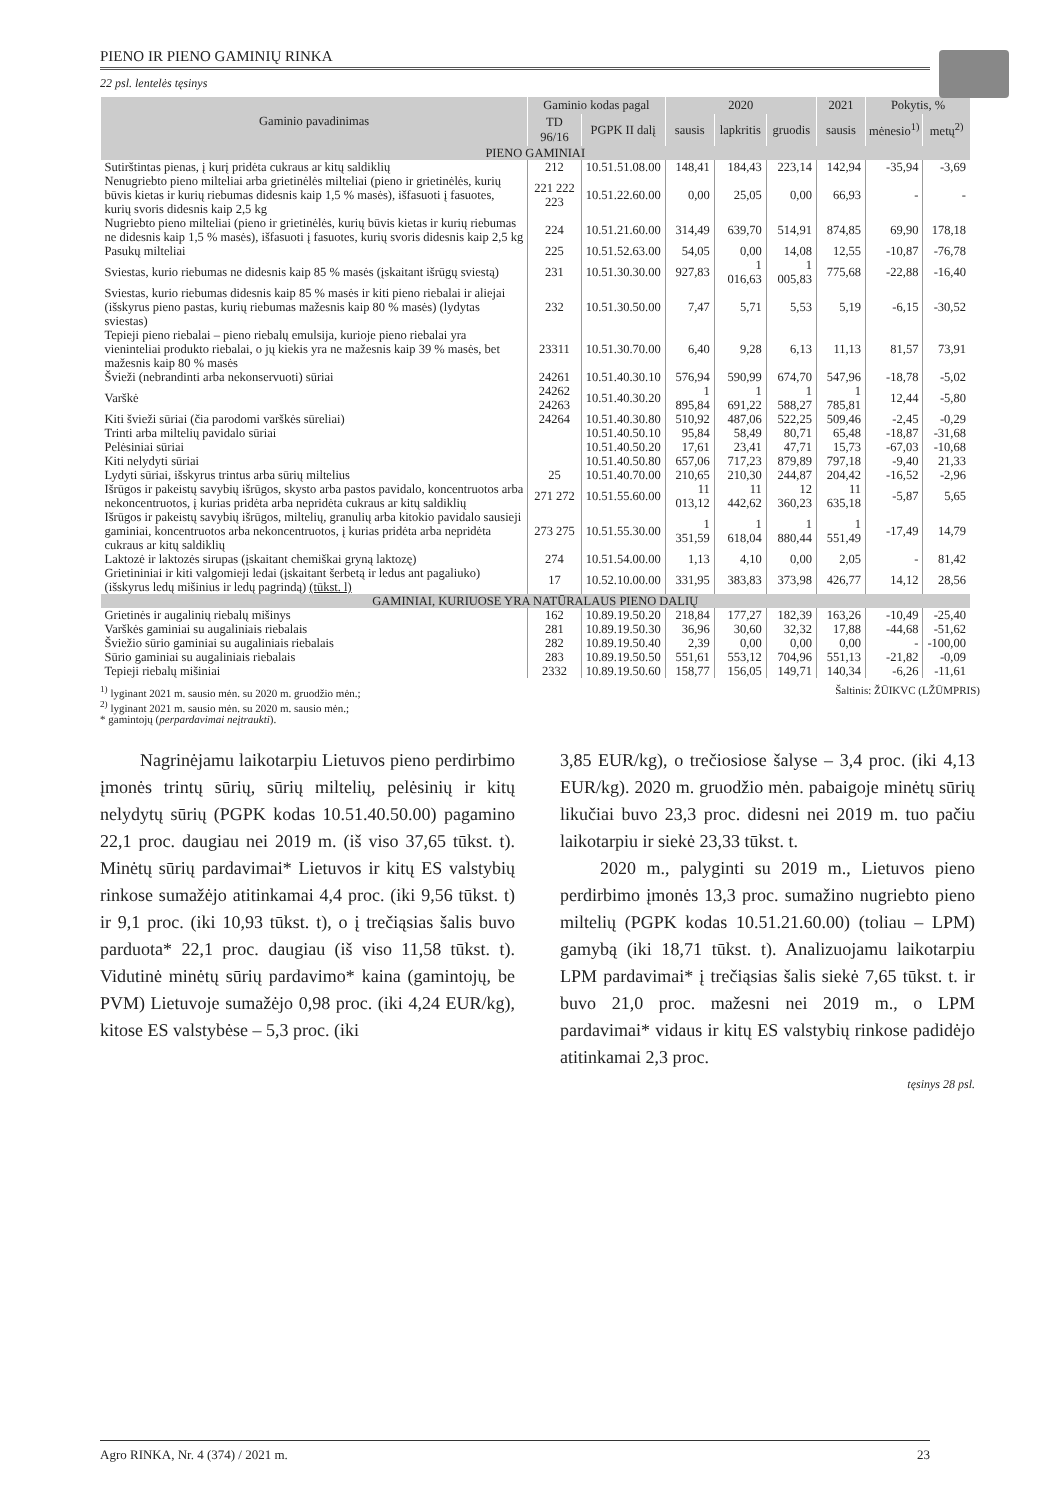PIENO IR PIENO GAMINIŲ RINKA
22 psl. lentelės tęsinys
| Gaminio pavadinimas | Gaminio kodas pagal | | 2020 | | | 2021 | Pokytis, % | |
| --- | --- | --- | --- | --- | --- | --- | --- | --- |
| | TD 96/16 | PGPK II dalį | sausis | lapkritis | gruodis | sausis | mėnesio<sup>1)</sup> | metų<sup>2)</sup> |
| PIENO GAMINIAI | | | | | | | | |
| Sutirštintas pienas, į kurį pridėta cukraus ar kitų saldiklių | 212 | 10.51.51.08.00 | 148,41 | 184,43 | 223,14 | 142,94 | -35,94 | -3,69 |
| Nenugriebto pieno milteliai arba grietinėlės milteliai (pieno ir grietinėlės, kurių būvis kietas ir kurių riebumas didesnis kaip 1,5 % masės), išfasuoti į fasuotes, kurių svoris didesnis kaip 2,5 kg | 221 222 223 | 10.51.22.60.00 | 0,00 | 25,05 | 0,00 | 66,93 | - | - |
| Nugriebto pieno milteliai (pieno ir grietinėlės, kurių būvis kietas ir kurių riebumas ne didesnis kaip 1,5 % masės), išfasuoti į fasuotes, kurių svoris didesnis kaip 2,5 kg | 224 | 10.51.21.60.00 | 314,49 | 639,70 | 514,91 | 874,85 | 69,90 | 178,18 |
| Pasukų milteliai | 225 | 10.51.52.63.00 | 54,05 | 0,00 | 14,08 | 12,55 | -10,87 | -76,78 |
| Sviestas, kurio riebumas ne didesnis kaip 85 % masės (įskaitant išrūgų sviestą) | 231 | 10.51.30.30.00 | 927,83 | 1 016,63 | 1 005,83 | 775,68 | -22,88 | -16,40 |
| Sviestas, kurio riebumas didesnis kaip 85 % masės ir kiti pieno riebalai ir aliejai (išskyrus pieno pastas, kurių riebumas mažesnis kaip 80 % masės) (lydytas sviestas) | 232 | 10.51.30.50.00 | 7,47 | 5,71 | 5,53 | 5,19 | -6,15 | -30,52 |
| Tepieji pieno riebalai – pieno riebalų emulsija, kurioje pieno riebalai yra vieninteliai produkto riebalai, o jų kiekis yra ne mažesnis kaip 39 % masės, bet mažesnis kaip 80 % masės | 23311 | 10.51.30.70.00 | 6,40 | 9,28 | 6,13 | 11,13 | 81,57 | 73,91 |
| Švieži (nebrandinti arba nekonservuoti) sūriai | 24261 | 10.51.40.30.10 | 576,94 | 590,99 | 674,70 | 547,96 | -18,78 | -5,02 |
| Varškė | 24262 24263 | 10.51.40.30.20 | 1 895,84 | 1 691,22 | 1 588,27 | 1 785,81 | 12,44 | -5,80 |
| Kiti švieži sūriai (čia parodomi varškės sūreliai) | 24264 | 10.51.40.30.80 | 510,92 | 487,06 | 522,25 | 509,46 | -2,45 | -0,29 |
| Trinti arba miltelių pavidalo sūriai | | 10.51.40.50.10 | 95,84 | 58,49 | 80,71 | 65,48 | -18,87 | -31,68 |
| Pelėsiniai sūriai | | 10.51.40.50.20 | 17,61 | 23,41 | 47,71 | 15,73 | -67,03 | -10,68 |
| Kiti nelydyti sūriai | | 10.51.40.50.80 | 657,06 | 717,23 | 879,89 | 797,18 | -9,40 | 21,33 |
| Lydyti sūriai, išskyrus trintus arba sūrių miltelius | 25 | 10.51.40.70.00 | 210,65 | 210,30 | 244,87 | 204,42 | -16,52 | -2,96 |
| Išrūgos ir pakeistų savybių išrūgos, skysto arba pastos pavidalo, koncentruotos arba nekoncentruotos, į kurias pridėta arba nepridėta cukraus ar kitų saldiklių | 271 272 | 10.51.55.60.00 | 11 013,12 | 11 442,62 | 12 360,23 | 11 635,18 | -5,87 | 5,65 |
| Išrūgos ir pakeistų savybių išrūgos, miltelių, granulių arba kitokio pavidalo sausieji gaminiai, koncentruotos arba nekoncentruotos, į kurias pridėta arba nepridėta cukraus ar kitų saldiklių | 273 275 | 10.51.55.30.00 | 1 351,59 | 1 618,04 | 1 880,44 | 1 551,49 | -17,49 | 14,79 |
| Laktozė ir laktozės sirupas (įskaitant chemiškai gryną laktozę) | 274 | 10.51.54.00.00 | 1,13 | 4,10 | 0,00 | 2,05 | - | 81,42 |
| Grietininiai ir kiti valgomieji ledai (įskaitant šerbetą ir ledus ant pagaliuko) (išskyrus ledų mišinius ir ledų pagrindą) (tūkst. l) | 17 | 10.52.10.00.00 | 331,95 | 383,83 | 373,98 | 426,77 | 14,12 | 28,56 |
| GAMINIAI, KURIUOSE YRA NATŪRALAUS PIENO DALIŲ | | | | | | | | |
| Grietinės ir augalinių riebalų mišinys | 162 | 10.89.19.50.20 | 218,84 | 177,27 | 182,39 | 163,26 | -10,49 | -25,40 |
| Varškės gaminiai su augaliniais riebalais | 281 | 10.89.19.50.30 | 36,96 | 30,60 | 32,32 | 17,88 | -44,68 | -51,62 |
| Šviežio sūrio gaminiai su augaliniais riebalais | 282 | 10.89.19.50.40 | 2,39 | 0,00 | 0,00 | 0,00 | - | -100,00 |
| Sūrio gaminiai su augaliniais riebalais | 283 | 10.89.19.50.50 | 551,61 | 553,12 | 704,96 | 551,13 | -21,82 | -0,09 |
| Tepieji riebalų mišiniai | 2332 | 10.89.19.50.60 | 158,77 | 156,05 | 149,71 | 140,34 | -6,26 | -11,61 |
<sup>1)</sup> lyginant 2021 m. sausio mėn. su 2020 m. gruodžio mėn.;
<sup>2)</sup> lyginant 2021 m. sausio mėn. su 2020 m. sausio mėn.;
* gamintojų (perpardavimai neįtraukti).
Šaltinis: ŽŪIKVC (LŽŪMPRIS)
Nagrinėjamu laikotarpiu Lietuvos pieno perdirbimo įmonės trintų sūrių, sūrių miltelių, pelėsinių ir kitų nelydytų sūrių (PGPK kodas 10.51.40.50.00) pagamino 22,1 proc. daugiau nei 2019 m. (iš viso 37,65 tūkst. t). Minėtų sūrių pardavimai* Lietuvos ir kitų ES valstybių rinkose sumažėjo atitinkamai 4,4 proc. (iki 9,56 tūkst. t) ir 9,1 proc. (iki 10,93 tūkst. t), o į trečiąsias šalis buvo parduota* 22,1 proc. daugiau (iš viso 11,58 tūkst. t). Vidutinė minėtų sūrių pardavimo* kaina (gamintojų, be PVM) Lietuvoje sumažėjo 0,98 proc. (iki 4,24 EUR/kg), kitose ES valstybėse – 5,3 proc. (iki
3,85 EUR/kg), o trečiosiose šalyse – 3,4 proc. (iki 4,13 EUR/kg). 2020 m. gruodžio mėn. pabaigoje minėtų sūrių likučiai buvo 23,3 proc. didesni nei 2019 m. tuo pačiu laikotarpiu ir siekė 23,33 tūkst. t.
2020 m., palyginti su 2019 m., Lietuvos pieno perdirbimo įmonės 13,3 proc. sumažino nugriebto pieno miltelių (PGPK kodas 10.51.21.60.00) (toliau – LPM) gamybą (iki 18,71 tūkst. t). Analizuojamu laikotarpiu LPM pardavimai* į trečiąsias šalis siekė 7,65 tūkst. t. ir buvo 21,0 proc. mažesni nei 2019 m., o LPM pardavimai* vidaus ir kitų ES valstybių rinkose padidėjo atitinkamai 2,3 proc.
tęsinys 28 psl.
Agro RINKA, Nr. 4 (374) / 2021 m. 23